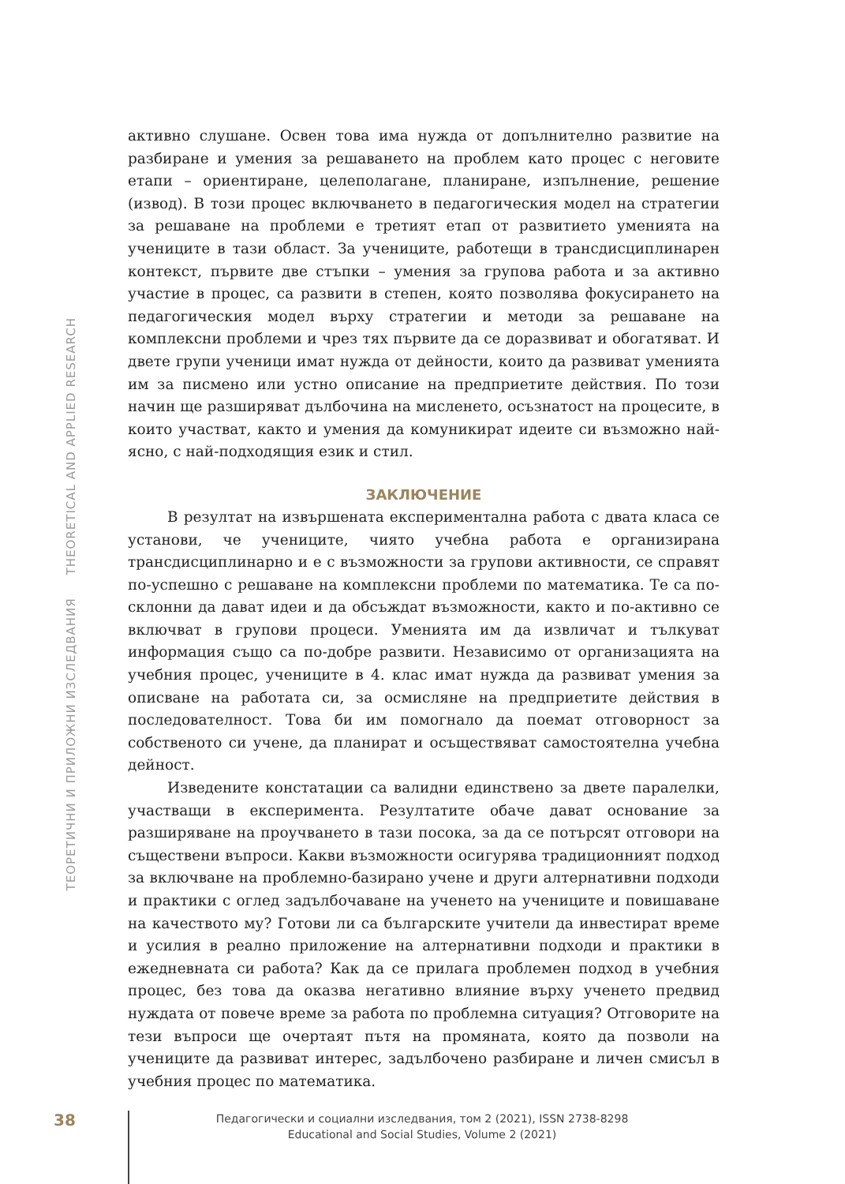ТЕОРЕТИЧНИ И ПРИЛОЖНИ ИЗСЛЕДВАНИЯ THEORETICAL AND APPLIED RESEARCH
активно слушане. Освен това има нужда от допълнително развитие на разбиране и умения за решаването на проблем като процес с неговите етапи – ориентиране, целеполагане, планиране, изпълнение, решение (извод). В този процес включването в педагогическия модел на стратегии за решаване на проблеми е третият етап от развитието уменията на учениците в тази област. За учениците, работещи в трансдисциплинарен контекст, първите две стъпки – умения за групова работа и за активно участие в процес, са развити в степен, която позволява фокусирането на педагогическия модел върху стратегии и методи за решаване на комплексни проблеми и чрез тях първите да се доразвиват и обогатяват. И двете групи ученици имат нужда от дейности, които да развиват уменията им за писмено или устно описание на предприетите действия. По този начин ще разширяват дълбочина на мисленето, осъзнатост на процесите, в които участват, както и умения да комуникират идеите си възможно най-ясно, с най-подходящия език и стил.
ЗАКЛЮЧЕНИЕ
В резултат на извършената експериментална работа с двата класа се установи, че учениците, чиято учебна работа е организирана трансдисциплинарно и е с възможности за групови активности, се справят по-успешно с решаване на комплексни проблеми по математика. Те са по-склонни да дават идеи и да обсъждат възможности, както и по-активно се включват в групови процеси. Уменията им да извличат и тълкуват информация също са по-добре развити. Независимо от организацията на учебния процес, учениците в 4. клас имат нужда да развиват умения за описване на работата си, за осмисляне на предприетите действия в последователност. Това би им помогнало да поемат отговорност за собственото си учене, да планират и осъществяват самостоятелна учебна дейност.
Изведените констатации са валидни единствено за двете паралелки, участващи в експеримента. Резултатите обаче дават основание за разширяване на проучването в тази посока, за да се потърсят отговори на съществени въпроси. Какви възможности осигурява традиционният подход за включване на проблемно-базирано учене и други алтернативни подходи и практики с оглед задълбочаване на ученето на учениците и повишаване на качеството му? Готови ли са българските учители да инвестират време и усилия в реално приложение на алтернативни подходи и практики в ежедневната си работа? Как да се прилага проблемен подход в учебния процес, без това да оказва негативно влияние върху ученето предвид нуждата от повече време за работа по проблемна ситуация? Отговорите на тези въпроси ще очертаят пътя на промяната, която да позволи на учениците да развиват интерес, задълбочено разбиране и личен смисъл в учебния процес по математика.
38
Педагогически и социални изследвания, том 2 (2021), ISSN 2738-8298
Educational and Social Studies, Volume 2 (2021)